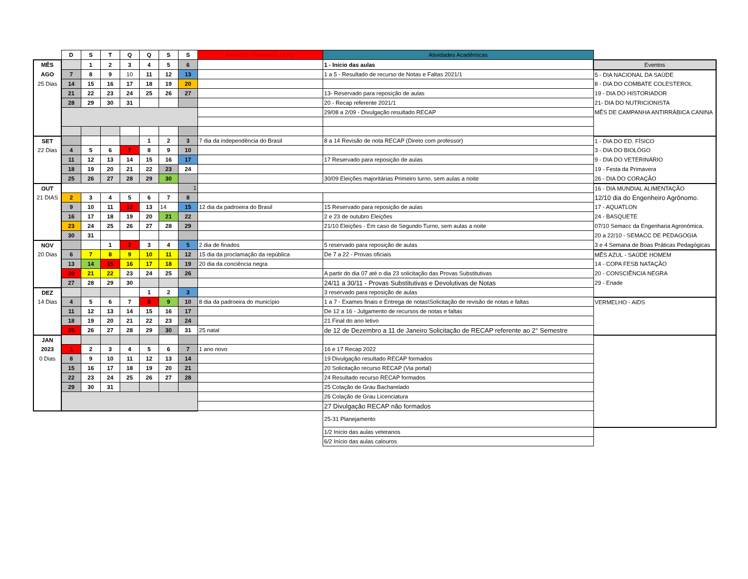| | D | S | T | Q | Q | S | S | Feriados / Recessos / EAD | Atividades Acadêmicas | |
| --- | --- | --- | --- | --- | --- | --- | --- | --- | --- | --- |
| MÊS | | 1 | 2 | 3 | 4 | 5 | 6 | | 1 - Início das aulas | Eventos |
| AGO | 7 | 8 | 9 | 10 | 11 | 12 | 13 | | 1 a 5 - Resultado de recurso de Notas e Faltas 2021/1 | 5 - DIA NACIONAL DA SAÚDE |
| 25 Dias | 14 | 15 | 16 | 17 | 18 | 19 | 20 | | | 8 - DIA DO COMBATE COLESTEROL |
| | 21 | 22 | 23 | 24 | 25 | 26 | 27 | | 13- Reservado para reposição de aulas | 19 - DIA DO HISTORIADOR |
| | 28 | 29 | 30 | 31 | | | | | 20 - Recap referente 2021/1 | 21- DIA DO NUTRICIONISTA |
| | | | | | | | | | 29/08 a 2/09 - Divulgação resultado RECAP | MÊS DE CAMPANHA ANTIRRÁBICA CANINA |
| SET | | | | | 1 | 2 | 3 | 7 dia da independência do Brasil | 8 a 14 Revisão de nota RECAP (Direto com professor) | 1 - DIA DO ED. FÍSICO |
| 22 Dias | 4 | 5 | 6 | 7 | 8 | 9 | 10 | | | 3 - DIA DO BIOLÓGO |
| | 11 | 12 | 13 | 14 | 15 | 16 | 17 | | 17 Reservado para reposição de aulas | 9 - DIA DO VETERINÁRIO |
| | 18 | 19 | 20 | 21 | 22 | 23 | 24 | | | 19 - Festa da Primavera |
| | 25 | 26 | 27 | 28 | 29 | 30 | | | 30/09 Eleições majoritárias Primeiro turno, sem aulas a noite | 26 - DIA DO CORAÇÃO |
| OUT | | | | | | | 1 | | | 16 - DIA MUNDIAL ALIMENTAÇÃO |
| 21 DIAS | 2 | 3 | 4 | 5 | 6 | 7 | 8 | | | 12/10 dia do Engenheiro Agrônomo. |
| | 9 | 10 | 11 | 12 | 13 | 14 | 15 | 12 dia da padroeira do Brasil | 15 Reservado para reposição de aulas | 17 - AQUATLON |
| | 16 | 17 | 18 | 19 | 20 | 21 | 22 | | 2 e 23 de outubro Eleições | 24 - BASQUETE |
| | 23 | 24 | 25 | 26 | 27 | 28 | 29 | | 21/10 Eleições - Em caso de Segundo Turno, sem aulas a noite | 07/10 Semacc da Engenharia Agronômica. |
| | 30 | 31 | | | | | | | | 20 a 22/10 - SEMACC DE PEDAGOGIA |
| NOV | | | 1 | 2 | 3 | 4 | 5 | 2 dia de finados | 5 reservado para reposição de aulas | 3 e 4 Semana de Boas Práticas Pedagógicas |
| 20 Dias | 6 | 7 | 8 | 9 | 10 | 11 | 12 | 15 dia da proclamação da república | De 7 a 22 - Provas oficiais | MÊS AZUL - SAÚDE HOMEM |
| | 13 | 14 | 15 | 16 | 17 | 18 | 19 | 20 dia da conciência negra | | 14 - COPA FESB NATAÇÃO |
| | 20 | 21 | 22 | 23 | 24 | 25 | 26 | | A partir do dia 07 até o dia 23 solicitação das Provas Substitutivas | 20 - CONSCIÊNCIA NEGRA |
| | 27 | 28 | 29 | 30 | | | | | 24/11 a 30/11 - Provas Substitutivas e Devolutivas de Notas | 29 - Enade |
| DEZ | | | | | 1 | 2 | 3 | | 3 reservado para reposição de aulas | |
| 14 Dias | 4 | 5 | 6 | 7 | 8 | 9 | 10 | 8 dia da padroeira do município | 1 a 7 - Exames finais e Entrega de notas\Solicitação de revisão de notas e faltas | VERMELHO - AIDS |
| | 11 | 12 | 13 | 14 | 15 | 16 | 17 | | De 12 a 16 - Julgamento de recursos de notas e faltas | |
| | 18 | 19 | 20 | 21 | 22 | 23 | 24 | | 21 Final do ano letivo | |
| | 25 | 26 | 27 | 28 | 29 | 30 | 31 | 25 natal | de 12 de Dezembro a 11 de Janeiro Solicitação de RECAP referente ao 2° Semestre | |
| JAN | | | | | | | | | | |
| 2023 | 1 | 2 | 3 | 4 | 5 | 6 | 7 | 1 ano novo | 16 e 17 Recap 2022 | |
| 0 Dias | 8 | 9 | 10 | 11 | 12 | 13 | 14 | | 19 Divulgação resultado RECAP formados | |
| | 15 | 16 | 17 | 18 | 19 | 20 | 21 | | 20 Solicitação recurso RECAP (Via portal) | |
| | 22 | 23 | 24 | 25 | 26 | 27 | 28 | | 24 Resultado recurso RECAP formados | |
| | 29 | 30 | 31 | | | | | | 25 Colação de Grau Bacharelado | |
| | | | | | | | | | 26 Colação de Grau Licenciatura | |
| | | | | | | | | | 27 Divulgação RECAP não formados | |
| | | | | | | | | | 25-31 Planejamento | |
| | | | | | | | | | 1/2 Início das aulas veteranos | |
| | | | | | | | | | 6/2 Início das aulas calouros | |